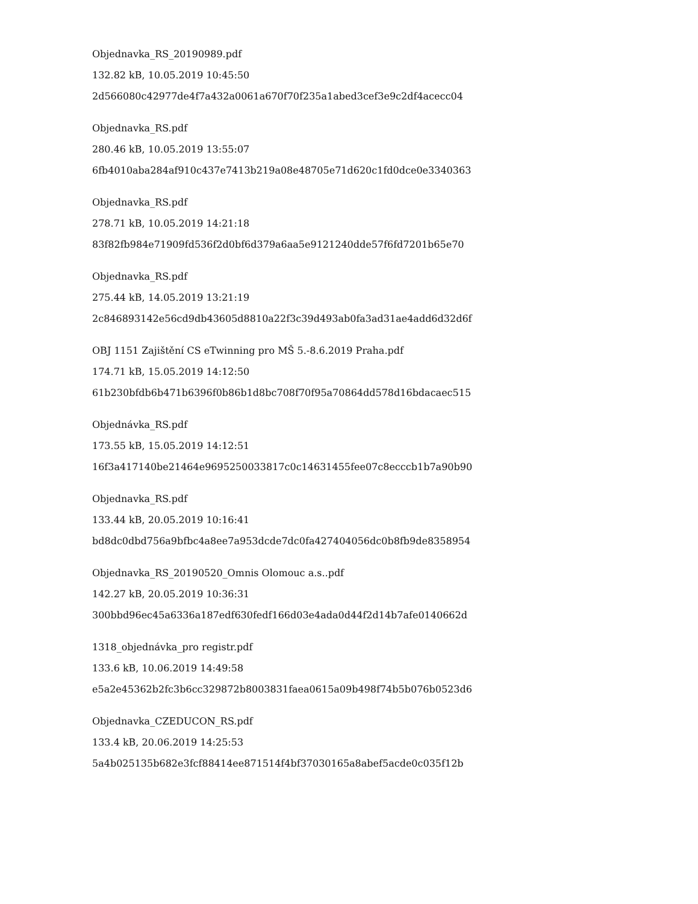Objednavka_RS_20190989.pdf
132.82 kB, 10.05.2019 10:45:50
2d566080c42977de4f7a432a0061a670f70f235a1abed3cef3e9c2df4acecc04
Objednavka_RS.pdf
280.46 kB, 10.05.2019 13:55:07
6fb4010aba284af910c437e7413b219a08e48705e71d620c1fd0dce0e3340363
Objednavka_RS.pdf
278.71 kB, 10.05.2019 14:21:18
83f82fb984e71909fd536f2d0bf6d379a6aa5e9121240dde57f6fd7201b65e70
Objednavka_RS.pdf
275.44 kB, 14.05.2019 13:21:19
2c846893142e56cd9db43605d8810a22f3c39d493ab0fa3ad31ae4add6d32d6f
OBJ 1151 Zajištění CS eTwinning pro MŠ 5.-8.6.2019 Praha.pdf
174.71 kB, 15.05.2019 14:12:50
61b230bfdb6b471b6396f0b86b1d8bc708f70f95a70864dd578d16bdacaec515
Objednávka_RS.pdf
173.55 kB, 15.05.2019 14:12:51
16f3a417140be21464e9695250033817c0c14631455fee07c8ecccb1b7a90b90
Objednavka_RS.pdf
133.44 kB, 20.05.2019 10:16:41
bd8dc0dbd756a9bfbc4a8ee7a953dcde7dc0fa427404056dc0b8fb9de8358954
Objednavka_RS_20190520_Omnis Olomouc a.s..pdf
142.27 kB, 20.05.2019 10:36:31
300bbd96ec45a6336a187edf630fedf166d03e4ada0d44f2d14b7afe0140662d
1318_objednávka_pro registr.pdf
133.6 kB, 10.06.2019 14:49:58
e5a2e45362b2fc3b6cc329872b8003831faea0615a09b498f74b5b076b0523d6
Objednavka_CZEDUCON_RS.pdf
133.4 kB, 20.06.2019 14:25:53
5a4b025135b682e3fcf88414ee871514f4bf37030165a8abef5acde0c035f12b